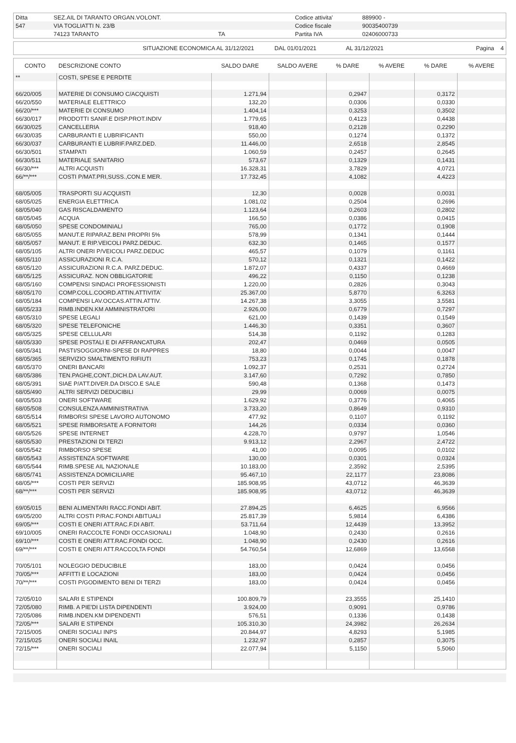| Ditta | SEZ.AIL DI TARANTO ORGAN.VOLONT. | | Codice attivita' | 889900 - |
| 547 | VIA TOGLIATTI N. 23/B | | Codice fiscale | 90035400739 |
| | 74123 TARANTO | TA | Partita IVA | 02406000733 |
| SITUAZIONE ECONOMICA AL 31/12/2021 | DAL 01/01/2021 | AL 31/12/2021 | Pagina 4 |
| CONTO | DESCRIZIONE CONTO | SALDO DARE | SALDO AVERE | % DARE | % AVERE | % DARE | % AVERE |
| --- | --- | --- | --- | --- | --- | --- | --- |
| ** | COSTI, SPESE E PERDITE | | | | | | |
| 66/20/005 | MATERIE DI CONSUMO C/ACQUISTI | 1.271,94 | | 0,2947 | | 0,3172 | |
| 66/20/550 | MATERIALE ELETTRICO | 132,20 | | 0,0306 | | 0,0330 | |
| 66/20/*** | MATERIE DI CONSUMO | 1.404,14 | | 0,3253 | | 0,3502 | |
| 66/30/017 | PRODOTTI SANIF.E DISP.PROT.INDIV | 1.779,65 | | 0,4123 | | 0,4438 | |
| 66/30/025 | CANCELLERIA | 918,40 | | 0,2128 | | 0,2290 | |
| 66/30/035 | CARBURANTI E LUBRIFICANTI | 550,00 | | 0,1274 | | 0,1372 | |
| 66/30/037 | CARBURANTI E LUBRIF.PARZ.DED. | 11.446,00 | | 2,6518 | | 2,8545 | |
| 66/30/501 | STAMPATI | 1.060,59 | | 0,2457 | | 0,2645 | |
| 66/30/511 | MATERIALE SANITARIO | 573,67 | | 0,1329 | | 0,1431 | |
| 66/30/*** | ALTRI ACQUISTI | 16.328,31 | | 3,7829 | | 4,0721 | |
| 66/**/*** | COSTI P/MAT.PRI,SUSS.,CON.E MER. | 17.732,45 | | 4,1082 | | 4,4223 | |
| 68/05/005 | TRASPORTI SU ACQUISTI | 12,30 | | 0,0028 | | 0,0031 | |
| 68/05/025 | ENERGIA ELETTRICA | 1.081,02 | | 0,2504 | | 0,2696 | |
| 68/05/040 | GAS RISCALDAMENTO | 1.123,64 | | 0,2603 | | 0,2802 | |
| 68/05/045 | ACQUA | 166,50 | | 0,0386 | | 0,0415 | |
| 68/05/050 | SPESE CONDOMINIALI | 765,00 | | 0,1772 | | 0,1908 | |
| 68/05/055 | MANUT.E RIPARAZ.BENI PROPRI 5% | 578,99 | | 0,1341 | | 0,1444 | |
| 68/05/057 | MANUT. E RIP.VEICOLI PARZ.DEDUC. | 632,30 | | 0,1465 | | 0,1577 | |
| 68/05/105 | ALTRI ONERI P/VEICOLI PARZ.DEDUC | 465,57 | | 0,1079 | | 0,1161 | |
| 68/05/110 | ASSICURAZIONI R.C.A. | 570,12 | | 0,1321 | | 0,1422 | |
| 68/05/120 | ASSICURAZIONI R.C.A. PARZ.DEDUC. | 1.872,07 | | 0,4337 | | 0,4669 | |
| 68/05/125 | ASSICURAZ. NON OBBLIGATORIE | 496,22 | | 0,1150 | | 0,1238 | |
| 68/05/160 | COMPENSI SINDACI PROFESSIONISTI | 1.220,00 | | 0,2826 | | 0,3043 | |
| 68/05/170 | COMP.COLL.COORD.ATTIN.ATTIVITA' | 25.367,00 | | 5,8770 | | 6,3263 | |
| 68/05/184 | COMPENSI LAV.OCCAS.ATTIN.ATTIV. | 14.267,38 | | 3,3055 | | 3,5581 | |
| 68/05/233 | RIMB.INDEN.KM AMMINISTRATORI | 2.926,00 | | 0,6779 | | 0,7297 | |
| 68/05/310 | SPESE LEGALI | 621,00 | | 0,1439 | | 0,1549 | |
| 68/05/320 | SPESE TELEFONICHE | 1.446,30 | | 0,3351 | | 0,3607 | |
| 68/05/325 | SPESE CELLULARI | 514,38 | | 0,1192 | | 0,1283 | |
| 68/05/330 | SPESE POSTALI E DI AFFRANCATURA | 202,47 | | 0,0469 | | 0,0505 | |
| 68/05/341 | PASTI/SOGGIORNI-SPESE DI RAPPRES | 18,80 | | 0,0044 | | 0,0047 | |
| 68/05/365 | SERVIZIO SMALTIMENTO RIFIUTI | 753,23 | | 0,1745 | | 0,1878 | |
| 68/05/370 | ONERI BANCARI | 1.092,37 | | 0,2531 | | 0,2724 | |
| 68/05/386 | TEN.PAGHE,CONT.,DICH.DA LAV.AUT. | 3.147,60 | | 0,7292 | | 0,7850 | |
| 68/05/391 | SIAE P/ATT.DIVER.DA DISCO.E SALE | 590,48 | | 0,1368 | | 0,1473 | |
| 68/05/490 | ALTRI SERVIZI DEDUCIBILI | 29,99 | | 0,0069 | | 0,0075 | |
| 68/05/503 | ONERI SOFTWARE | 1.629,92 | | 0,3776 | | 0,4065 | |
| 68/05/508 | CONSULENZA AMMINISTRATIVA | 3.733,20 | | 0,8649 | | 0,9310 | |
| 68/05/514 | RIMBORSI SPESE LAVORO AUTONOMO | 477,92 | | 0,1107 | | 0,1192 | |
| 68/05/521 | SPESE RIMBORSATE A FORNITORI | 144,26 | | 0,0334 | | 0,0360 | |
| 68/05/526 | SPESE INTERNET | 4.228,70 | | 0,9797 | | 1,0546 | |
| 68/05/530 | PRESTAZIONI DI TERZI | 9.913,12 | | 2,2967 | | 2,4722 | |
| 68/05/542 | RIMBORSO SPESE | 41,00 | | 0,0095 | | 0,0102 | |
| 68/05/543 | ASSISTENZA SOFTWARE | 130,00 | | 0,0301 | | 0,0324 | |
| 68/05/544 | RIMB.SPESE AIL NAZIONALE | 10.183,00 | | 2,3592 | | 2,5395 | |
| 68/05/741 | ASSISTENZA DOMICILIARE | 95.467,10 | | 22,1177 | | 23,8086 | |
| 68/05/*** | COSTI PER SERVIZI | 185.908,95 | | 43,0712 | | 46,3639 | |
| 68/**/*** | COSTI PER SERVIZI | 185.908,95 | | 43,0712 | | 46,3639 | |
| 69/05/015 | BENI ALIMENTARI RACC.FONDI ABIT. | 27.894,25 | | 6,4625 | | 6,9566 | |
| 69/05/200 | ALTRI COSTI P/RAC.FONDI ABITUALI | 25.817,39 | | 5,9814 | | 6,4386 | |
| 69/05/*** | COSTI E ONERI ATT.RAC.F.DI ABIT. | 53.711,64 | | 12,4439 | | 13,3952 | |
| 69/10/005 | ONERI RACCOLTE FONDI OCCASIONALI | 1.048,90 | | 0,2430 | | 0,2616 | |
| 69/10/*** | COSTI E ONERI ATT.RAC.FONDI OCC. | 1.048,90 | | 0,2430 | | 0,2616 | |
| 69/**/*** | COSTI E ONERI ATT.RACCOLTA FONDI | 54.760,54 | | 12,6869 | | 13,6568 | |
| 70/05/101 | NOLEGGIO DEDUCIBILE | 183,00 | | 0,0424 | | 0,0456 | |
| 70/05/*** | AFFITTI E LOCAZIONI | 183,00 | | 0,0424 | | 0,0456 | |
| 70/**/*** | COSTI P/GODIMENTO BENI DI TERZI | 183,00 | | 0,0424 | | 0,0456 | |
| 72/05/010 | SALARI E STIPENDI | 100.809,79 | | 23,3555 | | 25,1410 | |
| 72/05/080 | RIMB. A PIE'DI LISTA DIPENDENTI | 3.924,00 | | 0,9091 | | 0,9786 | |
| 72/05/086 | RIMB.INDEN.KM DIPENDENTI | 576,51 | | 0,1336 | | 0,1438 | |
| 72/05/*** | SALARI E STIPENDI | 105.310,30 | | 24,3982 | | 26,2634 | |
| 72/15/005 | ONERI SOCIALI INPS | 20.844,97 | | 4,8293 | | 5,1985 | |
| 72/15/025 | ONERI SOCIALI INAIL | 1.232,97 | | 0,2857 | | 0,3075 | |
| 72/15/*** | ONERI SOCIALI | 22.077,94 | | 5,1150 | | 5,5060 | |